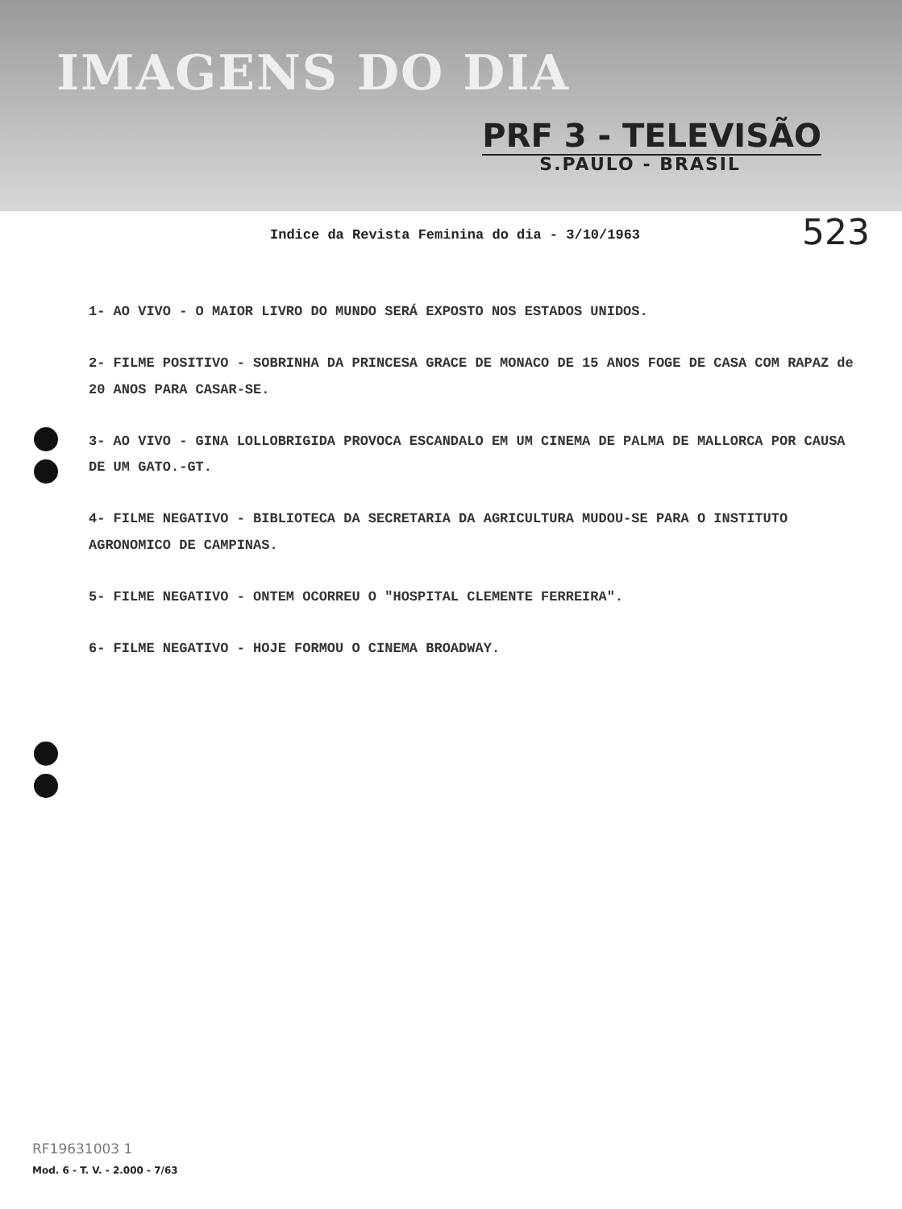IMAGENS DO DIA
PRF 3 - TELEVISÃO
S.PAULO - BRASIL
523
Indice da Revista Feminina do dia - 3/10/1963
1- AO VIVO - O MAIOR LIVRO DO MUNDO SERÁ EXPOSTO NOS ESTADOS UNIDOS.
2- FILME POSITIVO - SOBRINHA DA PRINCESA GRACE DE MONACO DE 15 ANOS FOGE DE CASA COM RAPAZ de 20 ANOS PARA CASAR-SE.
3- AO VIVO - GINA LOLLOBRIGIDA PROVOCA ESCANDALO EM UM CINEMA DE PALMA DE MALLORCA POR CAUSA DE UM GATO.-GT.
4- FILME NEGATIVO - BIBLIOTECA DA SECRETARIA DA AGRICULTURA MUDOU-SE PARA O INSTITUTO AGRONOMICO DE CAMPINAS.
5- FILME NEGATIVO - ONTEM OCORREU O "HOSPITAL CLEMENTE FERREIRA".
6- FILME NEGATIVO - HOJE FORMOU O CINEMA BROADWAY.
RF19631003 1
Mod. 6 - T. V. - 2.000 - 7/63